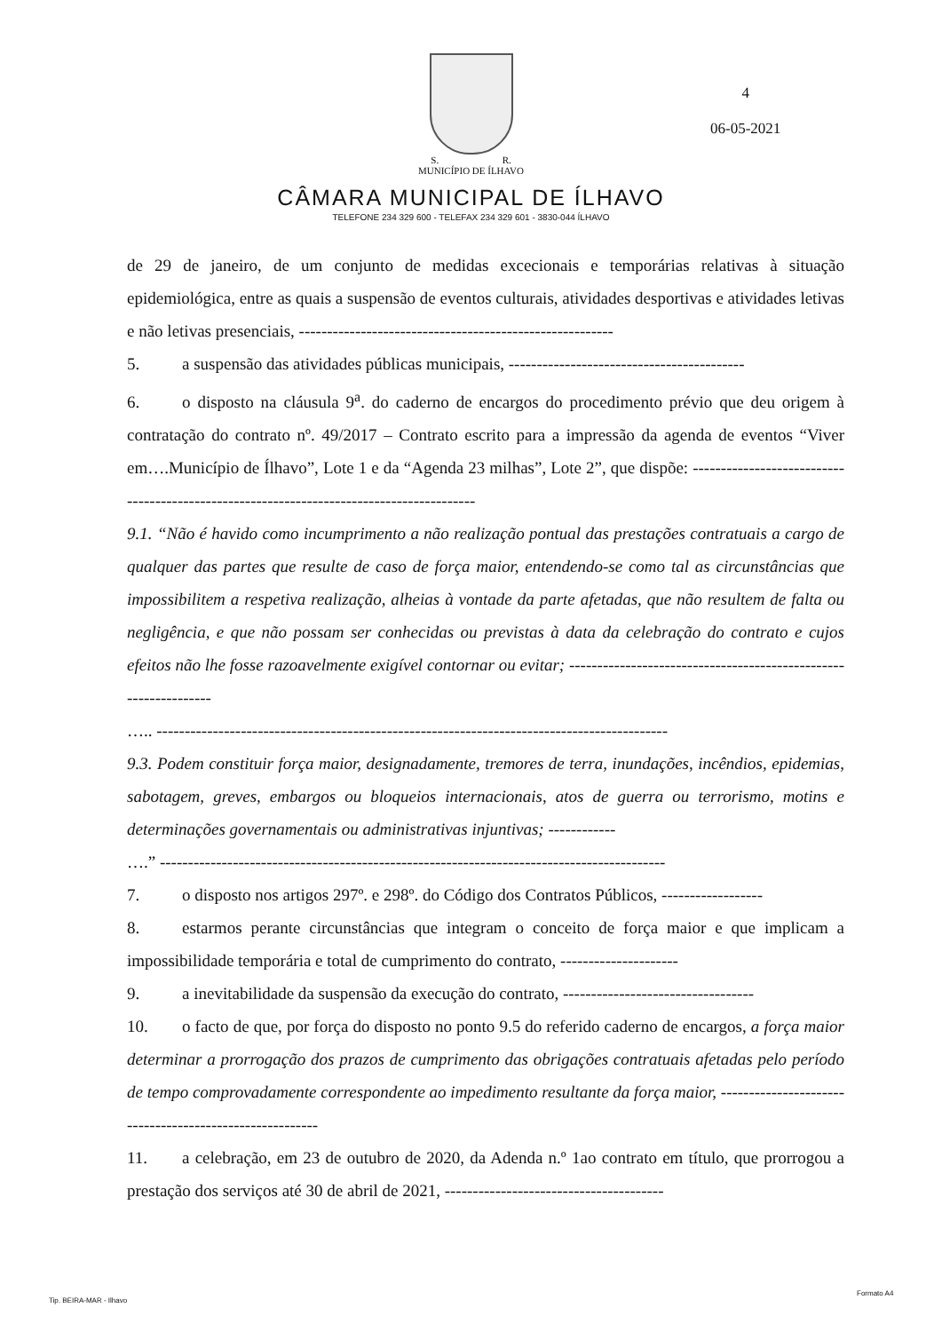S. R.
MUNICÍPIO DE ÍLHAVO
CÂMARA MUNICIPAL DE ÍLHAVO
TELEFONE 234 329 600 - TELEFAX 234 329 601 - 3830-044 ÍLHAVO
4
06-05-2021
de 29 de janeiro, de um conjunto de medidas excecionais e temporárias relativas à situação epidemiológica, entre as quais a suspensão de eventos culturais, atividades desportivas e atividades letivas e não letivas presenciais, --------------------------------------------------------
5. a suspensão das atividades públicas municipais, ------------------------------------------
6. o disposto na cláusula 9<sup>a</sup>. do caderno de encargos do procedimento prévio que deu origem à contratação do contrato nº. 49/2017 – Contrato escrito para a impressão da agenda de eventos “Viver em….Município de Ílhavo”, Lote 1 e da “Agenda 23 milhas”, Lote 2”, que dispõe: -----------------------------------------------------------------------------------------
9.1. “Não é havido como incumprimento a não realização pontual das prestações contratuais a cargo de qualquer das partes que resulte de caso de força maior, entendendo-se como tal as circunstâncias que impossibilitem a respetiva realização, alheias à vontade da parte afetadas, que não resultem de falta ou negligência, e que não possam ser conhecidas ou previstas à data da celebração do contrato e cujos efeitos não lhe fosse razoavelmente exigível contornar ou evitar; ----------------------------------------------------------------
….. -------------------------------------------------------------------------------------------
9.3. Podem constituir força maior, designadamente, tremores de terra, inundações, incêndios, epidemias, sabotagem, greves, embargos ou bloqueios internacionais, atos de guerra ou terrorismo, motins e determinações governamentais ou administrativas injuntivas; ------------
….” ------------------------------------------------------------------------------------------
7. o disposto nos artigos 297º. e 298º. do Código dos Contratos Públicos, ------------------
8. estarmos perante circunstâncias que integram o conceito de força maior e que implicam a impossibilidade temporária e total de cumprimento do contrato, ---------------------
9. a inevitabilidade da suspensão da execução do contrato, ----------------------------------
10. o facto de que, por força do disposto no ponto 9.5 do referido caderno de encargos, a força maior determinar a prorrogação dos prazos de cumprimento das obrigações contratuais afetadas pelo período de tempo comprovadamente correspondente ao impedimento resultante da força maior, --------------------------------------------------------
11. a celebração, em 23 de outubro de 2020, da Adenda n.º 1ao contrato em título, que prorrogou a prestação dos serviços até 30 de abril de 2021, ---------------------------------------
Tip. BEIRA-MAR - Ilhavo
Formato A4